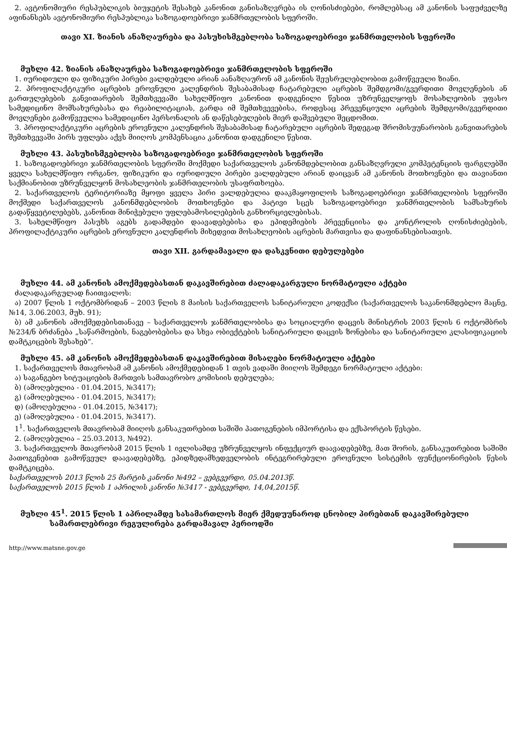2. ავტონომიური რესპუბლიკის ბიუჯეტის შესახებ კანონით განისაზღვრება ის ღონისძიებები, რომლებსაც ამ კანონის საფუძველზე აფინანსებს ავტონომიური რესპუბლიკა საზოგადოებრივი ჯანმრთელობის სფეროში.
თავი XI. ზიანის ანაზღაურება და პასუხისმგებლობა საზოგადოებრივი ჯანმრთელობის სფეროში
მუხლი 42. ზიანის ანაზღაურება საზოგადოებრივი ჯანმრთელობის სფეროში
1. იურიდიული და ფიზიკური პირები ვალდებული არიან აანაზღაურონ ამ კანონის შეუსრულებლობით გამოწვეული ზიანი.
2. პროფილაქტიკური აცრების ეროვნული კალენდრის შესაბამისად ჩატარებული აცრების შემდგომი/გვერდითი მოვლენების ან გართულებების განვითარების შემთხვევაში სახელმწიფო კანონით დადგენილი წესით უზრუნველყოფს მოსახლეობის უფასო სამედიცინო მომსახურებასა და რეაბილიტაციას, გარდა იმ შემთხვევებისა, როდესაც პრევენციული აცრების შემდგომი/გვერდითი მოვლენები გამოწვეულია სამედიცინო პერსონალის ან დაწესებულების მიერ დაშვებული შეცდომით.
3. პროფილაქტიკური აცრების ეროვნული კალენდრის შესაბამისად ჩატარებული აცრების შედეგად შრომისუუნარობის განვითარების შემთხვევაში პირს უფლება აქვს მიიღოს კომპენსაცია კანონით დადგენილი წესით.
მუხლი 43. პასუხისმგებლობა საზოგადოებრივი ჯანმრთელობის სფეროში
1. საზოგადოებრივი ჯანმრთელობის სფეროში მოქმედი საქართველოს კანონმდებლობით განსაზღვრული კომპეტენციის ფარგლებში ყველა სახელმწიფო ორგანო, ფიზიკური და იურიდიული პირები ვალდებული არიან დაიცვან ამ კანონის მოთხოვნები და თავიანთი საქმიანობით უზრუნველყონ მოსახლეობის ჯანმრთელობის უსაფრთხოება.
2. საქართველოს ტერიტორიაზე მყოფი ყველა პირი ვალდებულია დააკმაყოფილოს საზოგადოებრივი ჯანმრთელობის სფეროში მოქმედი საქართველოს კანონმდებლობის მოთხოვნები და პატივი სცეს საზოგადოებრივი ჯანმრთელობის სამსახურის გადაწყვეტილებებს, კანონით მინიჭებული უფლებამოსილებების განხორციელებისას.
3. სახელმწიფო პასუხს აგებს გადამდები დაავადებებისა და ეპიდემიების პრევენციისა და კონტროლის ღონისძიებების, პროფილაქტიკური აცრების ეროვნული კალენდრის მიხედვით მოსახლეობის აცრების მართვისა და დაფინანსებისათვის.
თავი XII. გარდამავალი და დასკვნითი დებულებები
მუხლი 44. ამ კანონის ამოქმედებასთან დაკავშირებით ძალადაკარგული ნორმატიული აქტები
ძალადაკარგულად ჩაითვალოს:
ა) 2007 წლის 1 ოქტომბრიდან – 2003 წლის 8 მაისის საქართველოს სანიტარიული კოდექსი (საქართველოს საკანონმდებლო მაცნე, №14, 3.06.2003, მუხ. 91);
ბ) ამ კანონის ამოქმედებისთანავე – საქართველოს ჯანმრთელობისა და სოციალური დაცვის მინისტრის 2003 წლის 6 ოქტომბრის №234/ნ ბრძანება „საწარმოების, ნაგებობებისა და სხვა ობიექტების სანიტარიული დაცვის ზონებისა და სანიტარიული კლასიფიკაციის დამტკიცების შესახებ“.
მუხლი 45. ამ კანონის ამოქმედებასთან დაკავშირებით მისაღები ნორმატიული აქტები
1. საქართველოს მთავრობამ ამ კანონის ამოქმედებიდან 1 თვის ვადაში მიიღოს შემდეგი ნორმატიული აქტები:
ა) საგანგებო სიტუაციების მართვის სამთავრობო კომისიის დებულება;
ბ) (ამოღებულია - 01.04.2015, №3417);
გ) (ამოღებულია - 01.04.2015, №3417);
დ) (ამოღებულია - 01.04.2015, №3417);
ე) (ამოღებულია - 01.04.2015, №3417).
1<sup>1</sup>. საქართველოს მთავრობამ მიიღოს განსაკუთრებით საშიში პათოგენების იმპორტისა და ექსპორტის წესები.
2. (ამოღებულია – 25.03.2013, №492).
3. საქართველოს მთავრობამ 2015 წლის 1 ივლისამდე უზრუნველყოს ინფექციურ დაავადებებზე, მათ შორის, განსაკუთრებით საშიში პათოგენებით გამოწვეულ დაავადებებზე, ეპიდზედამხედველობის ინტეგრირებული ეროვნული სისტემის ფუნქციონირების წესის დამტკიცება.
საქართველოს 2013 წლის 25 მარტის კანონი №492 – ვებგვერდი, 05.04.2013წ.
საქართველოს 2015 წლის 1 აპრილის კანონი №3417 - ვებგვერდი, 14,04,2015წ.
მუხლი 45<sup>1</sup>. 2015 წლის 1 აპრილამდე სასამართლოს მიერ ქმედუუნაროდ ცნობილ პირებთან დაკავშირებული სამართლებრივი რეგულირება გარდამავალ პერიოდში
http://www.matsne.gov.ge